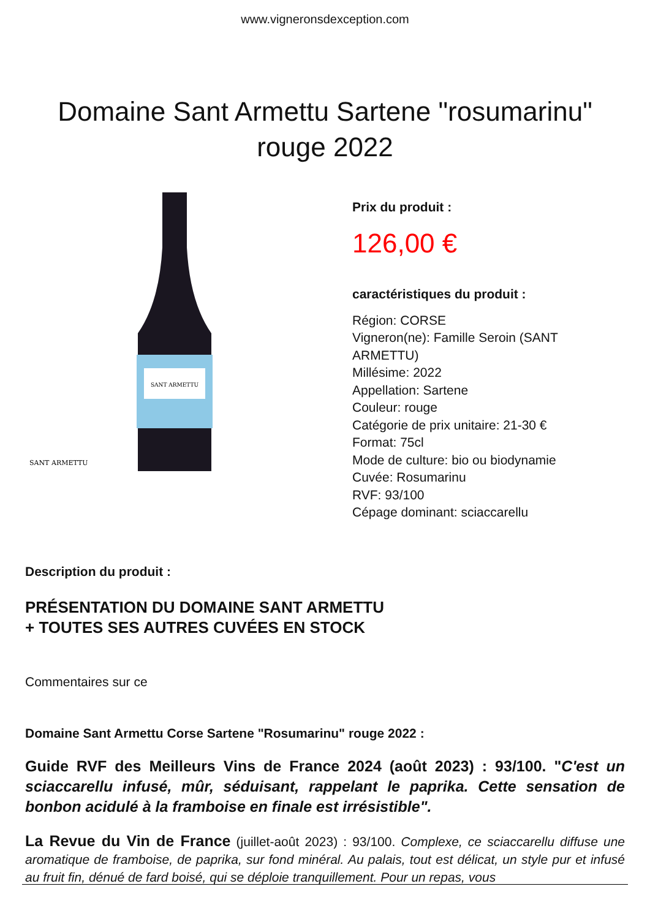www.vigneronsdexception.com
Domaine Sant Armettu Sartene "rosumarinu" rouge 2022
SANT ARMETTU
SANT ARMETTU
Prix du produit :
126,00 €
caractéristiques du produit :
Région: CORSE
Vigneron(ne): Famille Seroin (SANT
ARMETTU)
Millésime: 2022
Appellation: Sartene
Couleur: rouge
Catégorie de prix unitaire: 21-30 €
Format: 75cl
Mode de culture: bio ou biodynamie
Cuvée: Rosumarinu
RVF: 93/100
Cépage dominant: sciaccarellu
Description du produit :
PRÉSENTATION DU DOMAINE SANT ARMETTU
+ TOUTES SES AUTRES CUVÉES EN STOCK
Commentaires sur ce
Domaine Sant Armettu Corse Sartene "Rosumarinu" rouge 2022 :
Guide RVF des Meilleurs Vins de France 2024 (août 2023) : 93/100. "C'est un sciaccarellu infusé, mûr, séduisant, rappelant le paprika. Cette sensation de bonbon acidulé à la framboise en finale est irrésistible".
La Revue du Vin de France (juillet-août 2023) : 93/100. Complexe, ce sciaccarellu diffuse une aromatique de framboise, de paprika, sur fond minéral. Au palais, tout est délicat, un style pur et infusé au fruit fin, dénué de fard boisé, qui se déploie tranquillement. Pour un repas, vous